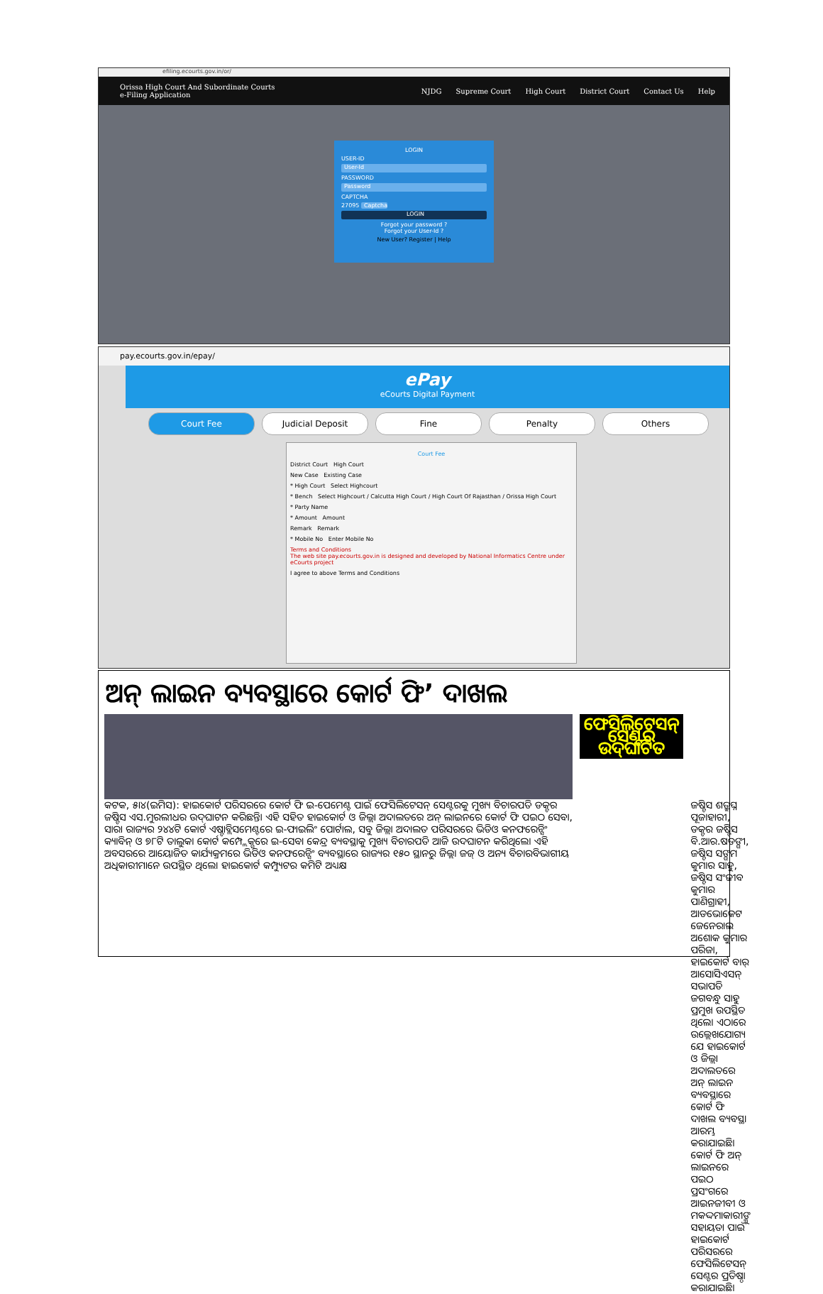efiling.ecourts.gov.in/or/
Orissa High Court And Subordinate Courts
e-Filing Application
NJDG Supreme Court High Court District Court Contact Us Help
LOGIN
USER-ID
User-Id
PASSWORD
Password
CAPTCHA
27095 Captcha
LOGIN
Forgot your password ?
Forgot your User-Id ?
New User? Register | Help
pay.ecourts.gov.in/epay/
ePay
eCourts Digital Payment
Court Fee Judicial Deposit Fine Penalty Others
Court Fee
District Court High Court
New Case Existing Case
* High Court Select Highcourt
* Bench Select Highcourt / Calcutta High Court / High Court Of Rajasthan / Orissa High Court
* Party Name
* Amount Amount
Remark Remark
* Mobile No Enter Mobile No
Terms and Conditions
The web site pay.ecourts.gov.in is designed and developed by National Informatics Centre under eCourts project
I agree to above Terms and Conditions
ଅନ୍ ଲାଇନ ବ୍ୟବସ୍ଥାରେ କୋର୍ଟ ଫି’ ଦାଖଲ
କଟକ, ୫।୪(ଇମିସ): ହାଇକୋର୍ଟ ପରିସରରେ କୋର୍ଟ ଫି ଇ-ପେମେଣ୍ଟ ପାଇଁ ଫେସିଲିଟେସନ୍ ସେଣ୍ଟରକୁ ମୁଖ୍ୟ ବିଚାରପତି ଡକ୍ଟର ଜଷ୍ଟିସ ଏସ.ମୁରଲୀଧର ଉଦ୍‌ଘାଟନ କରିଛନ୍ତି। ଏହି ସହିତ ହାଇକୋର୍ଟ ଓ ଜିଲ୍ଲା ଅଦାଲତରେ ଅନ୍ ଲାଇନରେ କୋର୍ଟ ଫି ପଇଠ ସେବା, ସାରା ରାଜ୍ୟର ୨୪୪ଟି କୋର୍ଟ ଏଷ୍ଟାବ୍ଲିସମେଣ୍ଟରେ ଇ-ଫାଇଲିଂ ପୋର୍ଟାଲ, ସବୁ ଜିଲ୍ଲା ଅଦାଲତ ପରିସରରେ ଭିଡିଓ କନଫରେନ୍ସିଂ କ୍ୟାବିନ୍ ଓ ୭୮ଟି ତାଲୁକା କୋର୍ଟ କମ୍ପ୍ଲେକ୍ସରେ ଇ-ସେବା କେନ୍ଦ୍ର ବ୍ୟବସ୍ଥାକୁ ମୁଖ୍ୟ ବିଚାରପତି ଆଜି ଉଦଘାଟନ କରିଥିଲେ। ଏହି ଅବସରରେ ଆୟୋଜିତ କାର୍ଯ୍ୟକ୍ରମରେ ଭିଡିଓ କନଫରେନ୍ସିଂ ବ୍ୟବସ୍ଥାରେ ରାଜ୍ୟର ୧୫୦ ସ୍ଥାନରୁ ଜିଲ୍ଲା ଜଜ୍ ଓ ଅନ୍ୟ ବିଚାରବିଭାଗୀୟ ଅଧିକାରୀମାନେ ଉପସ୍ଥିତ ଥିଲେ। ହାଇକୋର୍ଟ କମ୍ପ୍ୟୁଟର କମିଟି ଅଧ୍ୟକ୍ଷ
ଫେସିଲିଟେସନ୍ ସେଣ୍ଟର ଉଦ୍‌ଘାଟିତ
ଜଷ୍ଟିସ ଶତ୍ରୁଘ୍ନ ପୂଜାହାରୀ, ଡକ୍ଟର ଜଷ୍ଟିସ ବି.ଆର.ଷଡଙ୍ଗୀ, ଜଷ୍ଟିସ ସଙ୍ଗମ କୁମାର ସାହୁ, ଜଷ୍ଟିସ ସଂଜୀବ କୁମାର ପାଣିଗ୍ରାହୀ, ଆଡଭୋକେଟ ଜେନେରାଲ ଅଶୋକ କୁମାର ପରିଜା, ହାଇକୋର୍ଟ ବାର୍ ଆସୋସିଏସନ୍ ସଭାପତି ଜଗବନ୍ଧୁ ସାହୁ ପ୍ରମୁଖ ଉପସ୍ଥିତ ଥିଲେ। ଏଠାରେ ଉଲ୍ଲେଖଯୋଗ୍ୟ ଯେ ହାଇକୋର୍ଟ ଓ ଜିଲ୍ଲା ଅଦାଲତରେ ଅନ୍ ଲାଇନ ବ୍ୟବସ୍ଥାରେ କୋର୍ଟ ଫି ଦାଖଲ ବ୍ୟବସ୍ଥା ଆରମ୍ଭ କରାଯାଇଛି। କୋର୍ଟ ଫି ଅନ୍ ଲାଇନରେ ପଇଠ ପ୍ରସଂଗରେ ଆଇନଜୀବୀ ଓ ମକଦ୍ଦମାକାରୀଙ୍କୁ ସହାୟତା ପାଇଁ ହାଇକୋର୍ଟ ପରିସରରେ ଫେସିଲିଟେସନ୍ ସେଣ୍ଟର ପ୍ରତିଷ୍ଠା କରାଯାଇଛି।